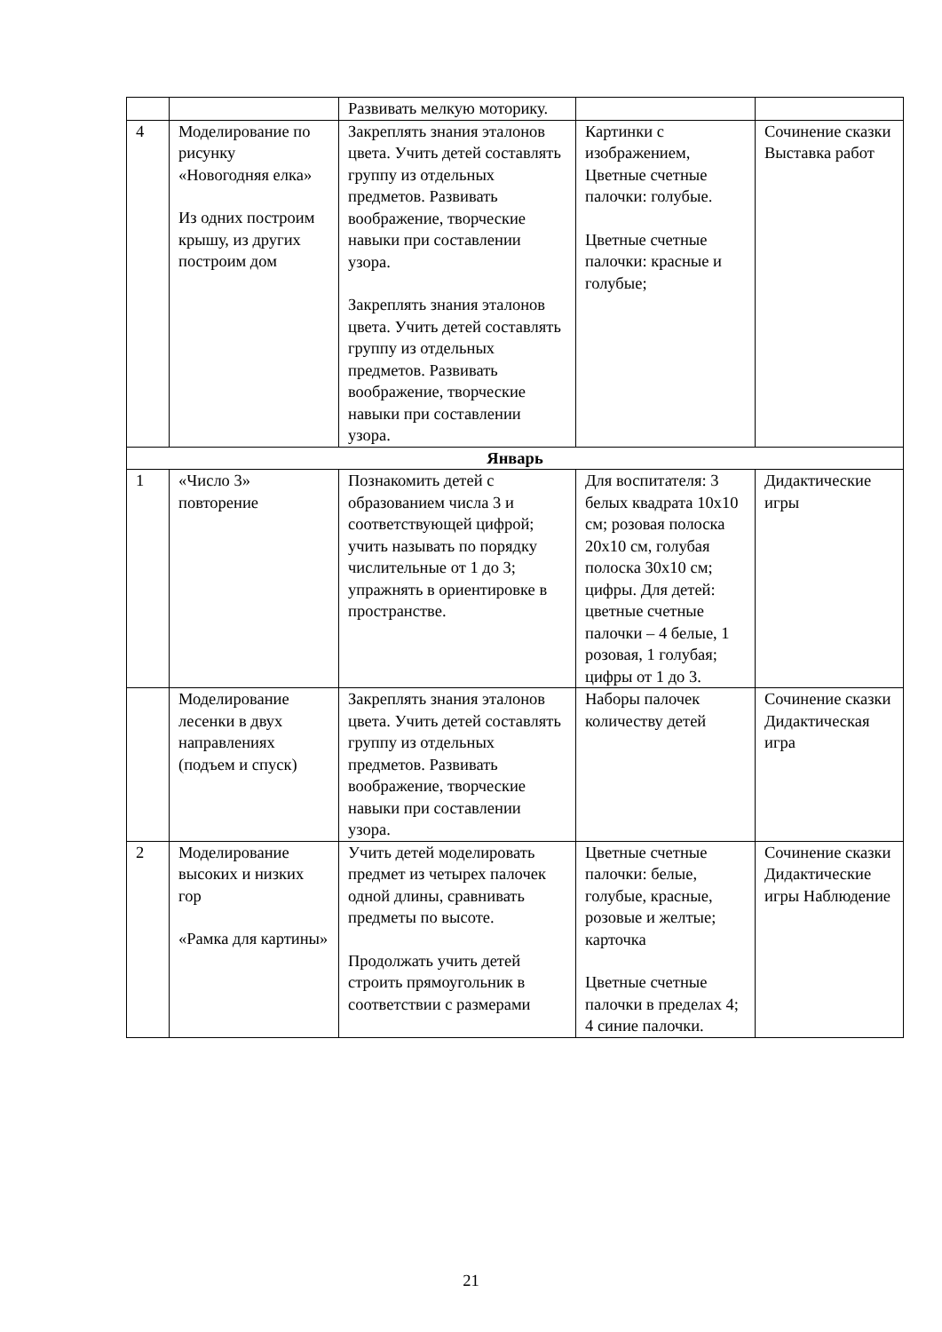| | | Развивать мелкую моторику. | | |
| 4 | Моделирование по рисунку «Новогодняя елка» Из одних построим крышу, из других построим дом | Закреплять знания эталонов цвета. Учить детей составлять группу из отдельных предметов. Развивать воображение, творческие навыки при составлении узора. Закреплять знания эталонов цвета. Учить детей составлять группу из отдельных предметов. Развивать воображение, творческие навыки при составлении узора. | Картинки с изображением, Цветные счетные палочки: голубые. Цветные счетные палочки: красные и голубые; | Сочинение сказки Выставка работ |
| Январь | | | | |
| 1 | «Число 3» повторение | Познакомить детей с образованием числа 3 и соответствующей цифрой; учить называть по порядку числительные от 1 до 3; упражнять в ориентировке в пространстве. | Для воспитателя: 3 белых квадрата 10x10 см; розовая полоска 20x10 см, голубая полоска 30x10 см; цифры. Для детей: цветные счетные палочки – 4 белые, 1 розовая, 1 голубая; цифры от 1 до 3. | Дидактические игры |
| | Моделирование лесенки в двух направлениях (подъем и спуск) | Закреплять знания эталонов цвета. Учить детей составлять группу из отдельных предметов. Развивать воображение, творческие навыки при составлении узора. | Наборы палочек количеству детей | Сочинение сказки Дидактическая игра |
| 2 | Моделирование высоких и низких гор «Рамка для картины» | Учить детей моделировать предмет из четырех палочек одной длины, сравнивать предметы по высоте. Продолжать учить детей строить прямоугольник в соответствии с размерами | Цветные счетные палочки: белые, голубые, красные, розовые и желтые; карточка Цветные счетные палочки в пределах 4; 4 синие палочки. | Сочинение сказки Дидактические игры Наблюдение |
21